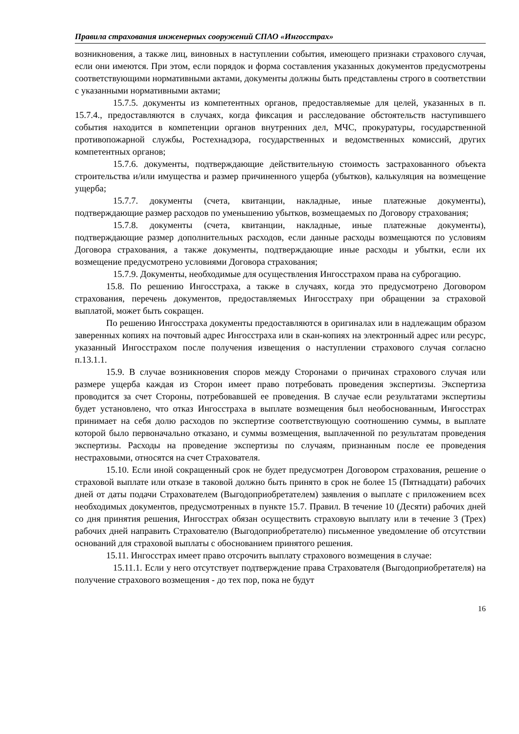Правила страхования инженерных сооружений СПАО «Ингосстрах»
возникновения, а также лиц, виновных в наступлении события, имеющего признаки страхового случая, если они имеются. При этом, если порядок и форма составления указанных документов предусмотрены соответствующими нормативными актами, документы должны быть представлены строго в соответствии с указанными нормативными актами;
15.7.5. документы из компетентных органов, предоставляемые для целей, указанных в п. 15.7.4., предоставляются в случаях, когда фиксация и расследование обстоятельств наступившего события находится в компетенции органов внутренних дел, МЧС, прокуратуры, государственной противопожарной службы, Ростехнадзора, государственных и ведомственных комиссий, других компетентных органов;
15.7.6. документы, подтверждающие действительную стоимость застрахованного объекта строительства и/или имущества и размер причиненного ущерба (убытков), калькуляция на возмещение ущерба;
15.7.7. документы (счета, квитанции, накладные, иные платежные документы), подтверждающие размер расходов по уменьшению убытков, возмещаемых по Договору страхования;
15.7.8. документы (счета, квитанции, накладные, иные платежные документы), подтверждающие размер дополнительных расходов, если данные расходы возмещаются по условиям Договора страхования, а также документы, подтверждающие иные расходы и убытки, если их возмещение предусмотрено условиями Договора страхования;
15.7.9. Документы, необходимые для осуществления Ингосстрахом права на суброгацию.
15.8. По решению Ингосстраха, а также в случаях, когда это предусмотрено Договором страхования, перечень документов, предоставляемых Ингосстраху при обращении за страховой выплатой, может быть сокращен.
По решению Ингосстраха документы предоставляются в оригиналах или в надлежащим образом заверенных копиях на почтовый адрес Ингосстраха или в скан-копиях на электронный адрес или ресурс, указанный Ингосстрахом после получения извещения о наступлении страхового случая согласно п.13.1.1.
15.9. В случае возникновения споров между Сторонами о причинах страхового случая или размере ущерба каждая из Сторон имеет право потребовать проведения экспертизы. Экспертиза проводится за счет Стороны, потребовавшей ее проведения. В случае если результатами экспертизы будет установлено, что отказ Ингосстраха в выплате возмещения был необоснованным, Ингосстрах принимает на себя долю расходов по экспертизе соответствующую соотношению суммы, в выплате которой было первоначально отказано, и суммы возмещения, выплаченной по результатам проведения экспертизы. Расходы на проведение экспертизы по случаям, признанным после ее проведения нестраховыми, относятся на счет Страхователя.
15.10. Если иной сокращенный срок не будет предусмотрен Договором страхования, решение о страховой выплате или отказе в таковой должно быть принято в срок не более 15 (Пятнадцати) рабочих дней от даты подачи Страхователем (Выгодоприобретателем) заявления о выплате с приложением всех необходимых документов, предусмотренных в пункте 15.7. Правил. В течение 10 (Десяти) рабочих дней со дня принятия решения, Ингосстрах обязан осуществить страховую выплату или в течение 3 (Трех) рабочих дней направить Страхователю (Выгодоприобретателю) письменное уведомление об отсутствии оснований для страховой выплаты с обоснованием принятого решения.
15.11. Ингосстрах имеет право отсрочить выплату страхового возмещения в случае:
15.11.1. Если у него отсутствует подтверждение права Страхователя (Выгодоприобретателя) на получение страхового возмещения - до тех пор, пока не будут
16